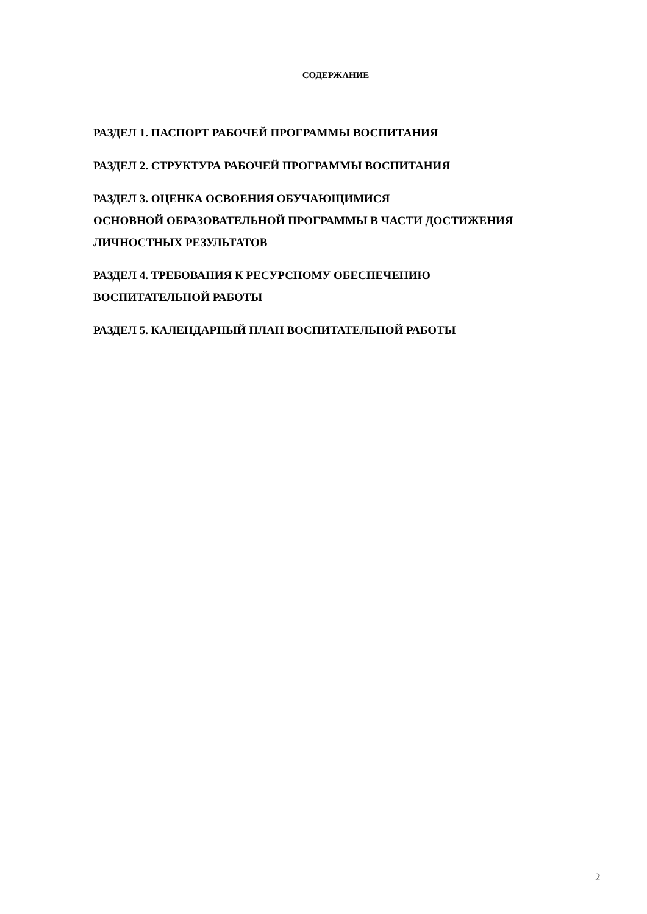СОДЕРЖАНИЕ
РАЗДЕЛ 1. ПАСПОРТ РАБОЧЕЙ ПРОГРАММЫ ВОСПИТАНИЯ
РАЗДЕЛ 2. СТРУКТУРА РАБОЧЕЙ ПРОГРАММЫ ВОСПИТАНИЯ
РАЗДЕЛ 3. ОЦЕНКА ОСВОЕНИЯ ОБУЧАЮЩИМИСЯ
ОСНОВНОЙ ОБРАЗОВАТЕЛЬНОЙ ПРОГРАММЫ В ЧАСТИ ДОСТИЖЕНИЯ ЛИЧНОСТНЫХ РЕЗУЛЬТАТОВ
РАЗДЕЛ 4. ТРЕБОВАНИЯ К РЕСУРСНОМУ ОБЕСПЕЧЕНИЮ
ВОСПИТАТЕЛЬНОЙ РАБОТЫ
РАЗДЕЛ 5. КАЛЕНДАРНЫЙ ПЛАН ВОСПИТАТЕЛЬНОЙ РАБОТЫ
2